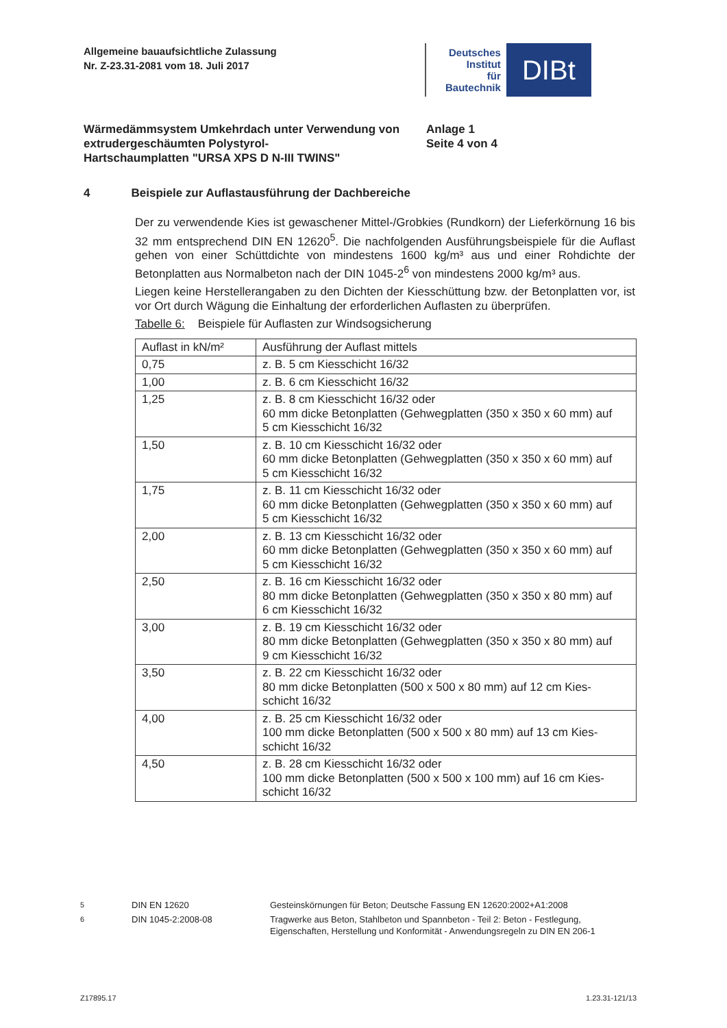Allgemeine bauaufsichtliche Zulassung
Nr. Z-23.31-2081 vom 18. Juli 2017
Deutsches
Institut
für
Bautechnik
DIBt
Wärmedämmsystem Umkehrdach unter Verwendung von extrudergeschäumten Polystyrol-
Hartschaumplatten "URSA XPS D N-III TWINS"
Anlage 1
Seite 4 von 4
4 Beispiele zur Auflastausführung der Dachbereiche
Der zu verwendende Kies ist gewaschener Mittel-/Grobkies (Rundkorn) der Lieferkörnung 16 bis 32 mm entsprechend DIN EN 12620<sup>5</sup>. Die nachfolgenden Ausführungsbeispiele für die Auflast gehen von einer Schüttdichte von mindestens 1600 kg/m³ aus und einer Rohdichte der Betonplatten aus Normalbeton nach der DIN 1045-2<sup>6</sup> von mindestens 2000 kg/m³ aus.
Liegen keine Herstellerangaben zu den Dichten der Kiesschüttung bzw. der Betonplatten vor, ist vor Ort durch Wägung die Einhaltung der erforderlichen Auflasten zu überprüfen.
Tabelle 6: Beispiele für Auflasten zur Windsogsicherung
| Auflast in kN/m² | Ausführung der Auflast mittels |
| 0,75 | z. B. 5 cm Kiesschicht 16/32 |
| 1,00 | z. B. 6 cm Kiesschicht 16/32 |
| 1,25 | z. B. 8 cm Kiesschicht 16/32 oder 60 mm dicke Betonplatten (Gehwegplatten (350 x 350 x 60 mm) auf 5 cm Kiesschicht 16/32 |
| 1,50 | z. B. 10 cm Kiesschicht 16/32 oder 60 mm dicke Betonplatten (Gehwegplatten (350 x 350 x 60 mm) auf 5 cm Kiesschicht 16/32 |
| 1,75 | z. B. 11 cm Kiesschicht 16/32 oder 60 mm dicke Betonplatten (Gehwegplatten (350 x 350 x 60 mm) auf 5 cm Kiesschicht 16/32 |
| 2,00 | z. B. 13 cm Kiesschicht 16/32 oder 60 mm dicke Betonplatten (Gehwegplatten (350 x 350 x 60 mm) auf 5 cm Kiesschicht 16/32 |
| 2,50 | z. B. 16 cm Kiesschicht 16/32 oder 80 mm dicke Betonplatten (Gehwegplatten (350 x 350 x 80 mm) auf 6 cm Kiesschicht 16/32 |
| 3,00 | z. B. 19 cm Kiesschicht 16/32 oder 80 mm dicke Betonplatten (Gehwegplatten (350 x 350 x 80 mm) auf 9 cm Kiesschicht 16/32 |
| 3,50 | z. B. 22 cm Kiesschicht 16/32 oder 80 mm dicke Betonplatten (500 x 500 x 80 mm) auf 12 cm Kies- schicht 16/32 |
| 4,00 | z. B. 25 cm Kiesschicht 16/32 oder 100 mm dicke Betonplatten (500 x 500 x 80 mm) auf 13 cm Kies- schicht 16/32 |
| 4,50 | z. B. 28 cm Kiesschicht 16/32 oder 100 mm dicke Betonplatten (500 x 500 x 100 mm) auf 16 cm Kies- schicht 16/32 |
<sup>5</sup>
DIN EN 12620
Gesteinskörnungen für Beton; Deutsche Fassung EN 12620:2002+A1:2008
<sup>6</sup>
DIN 1045-2:2008-08
Tragwerke aus Beton, Stahlbeton und Spannbeton - Teil 2: Beton - Festlegung, Eigenschaften, Herstellung und Konformität - Anwendungsregeln zu DIN EN 206-1
Z17895.17 1.23.31-121/13